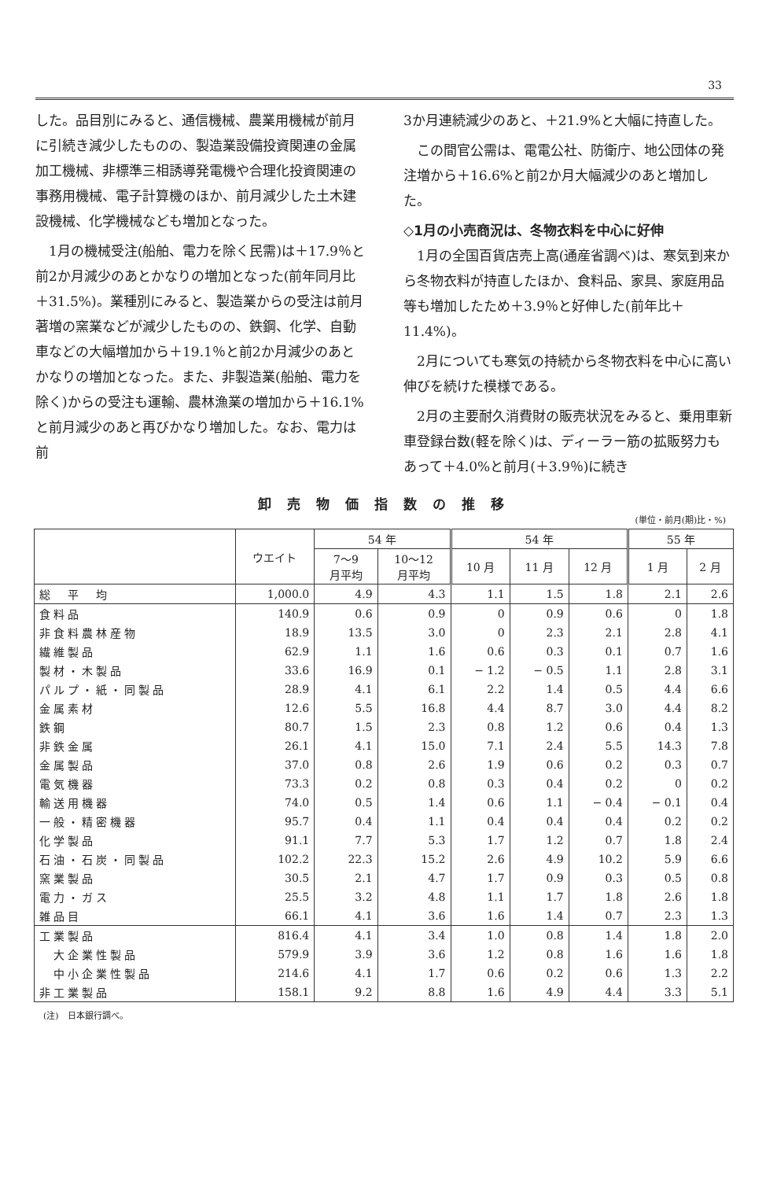33
した。品目別にみると、通信機械、農業用機械が前月に引続き減少したものの、製造業設備投資関連の金属加工機械、非標準三相誘導発電機や合理化投資関連の事務用機械、電子計算機のほか、前月減少した土木建設機械、化学機械なども増加となった。
　1月の機械受注(船舶、電力を除く民需)は＋17.9％と前2か月減少のあとかなりの増加となった(前年同月比＋31.5%)。業種別にみると、製造業からの受注は前月著増の窯業などが減少したものの、鉄鋼、化学、自動車などの大幅増加から＋19.1％と前2か月減少のあとかなりの増加となった。また、非製造業(船舶、電力を除く)からの受注も運輸、農林漁業の増加から＋16.1%と前月減少のあと再びかなり増加した。なお、電力は前
3か月連続減少のあと、＋21.9%と大幅に持直した。
　この間官公需は、電電公社、防衛庁、地公団体の発注増から＋16.6%と前2か月大幅減少のあと増加した。
◇1月の小売商況は、冬物衣料を中心に好伸
　1月の全国百貨店売上高(通産省調べ)は、寒気到来から冬物衣料が持直したほか、食料品、家具、家庭用品等も増加したため＋3.9％と好伸した(前年比＋11.4%)。
　2月についても寒気の持続から冬物衣料を中心に高い伸びを続けた模様である。
　2月の主要耐久消費財の販売状況をみると、乗用車新車登録台数(軽を除く)は、ディーラー筋の拡販努力もあって＋4.0%と前月(＋3.9％)に続き
卸売物価指数の推移
(単位・前月(期)比・%)
| | ウエイト | 54 年 | | 54 年 | | | 55 年 | |
| --- | --- | --- | --- | --- | --- | --- | --- | --- |
| | | 7～9 月平均 | 10～12 月平均 | 10 月 | 11 月 | 12 月 | 1 月 | 2 月 |
| 総 平 均 | 1,000.0 | 4.9 | 4.3 | 1.1 | 1.5 | 1.8 | 2.1 | 2.6 |
| 食料品 | 140.9 | 0.6 | 0.9 | 0 | 0.9 | 0.6 | 0 | 1.8 |
| 非食料農林産物 | 18.9 | 13.5 | 3.0 | 0 | 2.3 | 2.1 | 2.8 | 4.1 |
| 繊維製品 | 62.9 | 1.1 | 1.6 | 0.6 | 0.3 | 0.1 | 0.7 | 1.6 |
| 製材・木製品 | 33.6 | 16.9 | 0.1 | − 1.2 | − 0.5 | 1.1 | 2.8 | 3.1 |
| パルプ・紙・同製品 | 28.9 | 4.1 | 6.1 | 2.2 | 1.4 | 0.5 | 4.4 | 6.6 |
| 金属素材 | 12.6 | 5.5 | 16.8 | 4.4 | 8.7 | 3.0 | 4.4 | 8.2 |
| 鉄鋼 | 80.7 | 1.5 | 2.3 | 0.8 | 1.2 | 0.6 | 0.4 | 1.3 |
| 非鉄金属 | 26.1 | 4.1 | 15.0 | 7.1 | 2.4 | 5.5 | 14.3 | 7.8 |
| 金属製品 | 37.0 | 0.8 | 2.6 | 1.9 | 0.6 | 0.2 | 0.3 | 0.7 |
| 電気機器 | 73.3 | 0.2 | 0.8 | 0.3 | 0.4 | 0.2 | 0 | 0.2 |
| 輸送用機器 | 74.0 | 0.5 | 1.4 | 0.6 | 1.1 | − 0.4 | − 0.1 | 0.4 |
| 一般・精密機器 | 95.7 | 0.4 | 1.1 | 0.4 | 0.4 | 0.4 | 0.2 | 0.2 |
| 化学製品 | 91.1 | 7.7 | 5.3 | 1.7 | 1.2 | 0.7 | 1.8 | 2.4 |
| 石油・石炭・同製品 | 102.2 | 22.3 | 15.2 | 2.6 | 4.9 | 10.2 | 5.9 | 6.6 |
| 窯業製品 | 30.5 | 2.1 | 4.7 | 1.7 | 0.9 | 0.3 | 0.5 | 0.8 |
| 電力・ガス | 25.5 | 3.2 | 4.8 | 1.1 | 1.7 | 1.8 | 2.6 | 1.8 |
| 雑品目 | 66.1 | 4.1 | 3.6 | 1.6 | 1.4 | 0.7 | 2.3 | 1.3 |
| 工業製品 | 816.4 | 4.1 | 3.4 | 1.0 | 0.8 | 1.4 | 1.8 | 2.0 |
| 大企業性製品 | 579.9 | 3.9 | 3.6 | 1.2 | 0.8 | 1.6 | 1.6 | 1.8 |
| 中小企業性製品 | 214.6 | 4.1 | 1.7 | 0.6 | 0.2 | 0.6 | 1.3 | 2.2 |
| 非工業製品 | 158.1 | 9.2 | 8.8 | 1.6 | 4.9 | 4.4 | 3.3 | 5.1 |
(注)　日本銀行調べ。